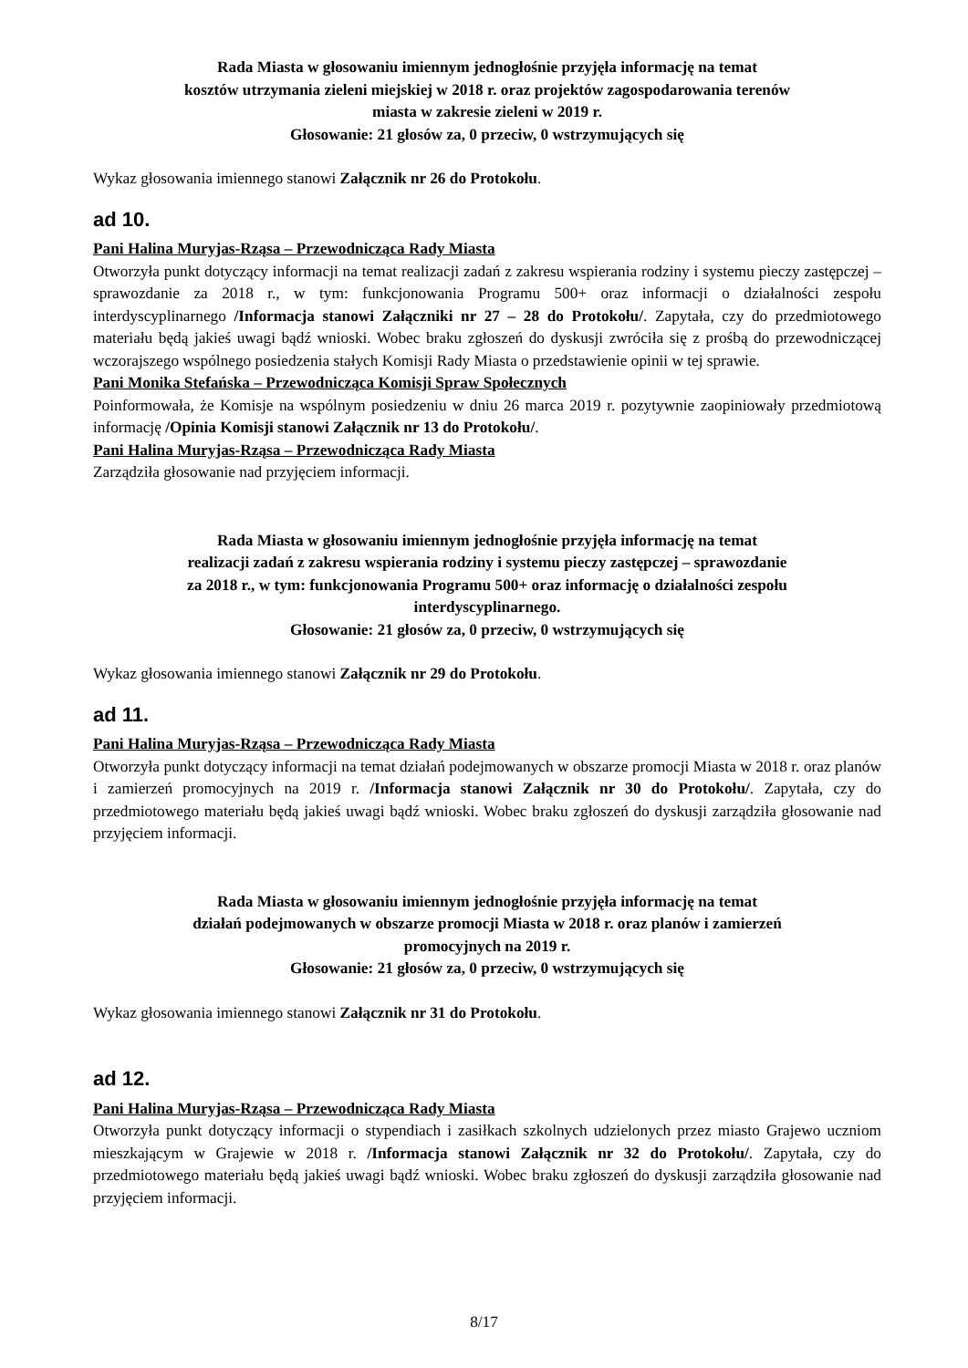Rada Miasta w głosowaniu imiennym jednogłośnie przyjęła informację na temat
kosztów utrzymania zieleni miejskiej w 2018 r. oraz projektów zagospodarowania terenów
miasta w zakresie zieleni w 2019 r.
Głosowanie: 21 głosów za, 0 przeciw, 0 wstrzymujących się
Wykaz głosowania imiennego stanowi Załącznik nr 26 do Protokołu.
ad 10.
Pani Halina Muryjas-Rząsa – Przewodnicząca Rady Miasta
Otworzyła punkt dotyczący informacji na temat realizacji zadań z zakresu wspierania rodziny i systemu pieczy zastępczej – sprawozdanie za 2018 r., w tym: funkcjonowania Programu 500+ oraz informacji o działalności zespołu interdyscyplinarnego /Informacja stanowi Załączniki nr 27 – 28 do Protokołu/. Zapytała, czy do przedmiotowego materiału będą jakieś uwagi bądź wnioski. Wobec braku zgłoszeń do dyskusji zwróciła się z prośbą do przewodniczącej wczorajszego wspólnego posiedzenia stałych Komisji Rady Miasta o przedstawienie opinii w tej sprawie.
Pani Monika Stefańska – Przewodnicząca Komisji Spraw Społecznych
Poinformowała, że Komisje na wspólnym posiedzeniu w dniu 26 marca 2019 r. pozytywnie zaopiniowały przedmiotową informację /Opinia Komisji stanowi Załącznik nr 13 do Protokołu/.
Pani Halina Muryjas-Rząsa – Przewodnicząca Rady Miasta
Zarządziła głosowanie nad przyjęciem informacji.
Rada Miasta w głosowaniu imiennym jednogłośnie przyjęła informację na temat
realizacji zadań z zakresu wspierania rodziny i systemu pieczy zastępczej – sprawozdanie
za 2018 r., w tym: funkcjonowania Programu 500+ oraz informację o działalności zespołu
interdyscyplinarnego.
Głosowanie: 21 głosów za, 0 przeciw, 0 wstrzymujących się
Wykaz głosowania imiennego stanowi Załącznik nr 29 do Protokołu.
ad 11.
Pani Halina Muryjas-Rząsa – Przewodnicząca Rady Miasta
Otworzyła punkt dotyczący informacji na temat działań podejmowanych w obszarze promocji Miasta w 2018 r. oraz planów i zamierzeń promocyjnych na 2019 r. /Informacja stanowi Załącznik nr 30 do Protokołu/. Zapytała, czy do przedmiotowego materiału będą jakieś uwagi bądź wnioski. Wobec braku zgłoszeń do dyskusji zarządziła głosowanie nad przyjęciem informacji.
Rada Miasta w głosowaniu imiennym jednogłośnie przyjęła informację na temat
działań podejmowanych w obszarze promocji Miasta w 2018 r. oraz planów i zamierzeń
promocyjnych na 2019 r.
Głosowanie: 21 głosów za, 0 przeciw, 0 wstrzymujących się
Wykaz głosowania imiennego stanowi Załącznik nr 31 do Protokołu.
ad 12.
Pani Halina Muryjas-Rząsa – Przewodnicząca Rady Miasta
Otworzyła punkt dotyczący informacji o stypendiach i zasiłkach szkolnych udzielonych przez miasto Grajewo uczniom mieszkającym w Grajewie w 2018 r. /Informacja stanowi Załącznik nr 32 do Protokołu/. Zapytała, czy do przedmiotowego materiału będą jakieś uwagi bądź wnioski. Wobec braku zgłoszeń do dyskusji zarządziła głosowanie nad przyjęciem informacji.
8/17